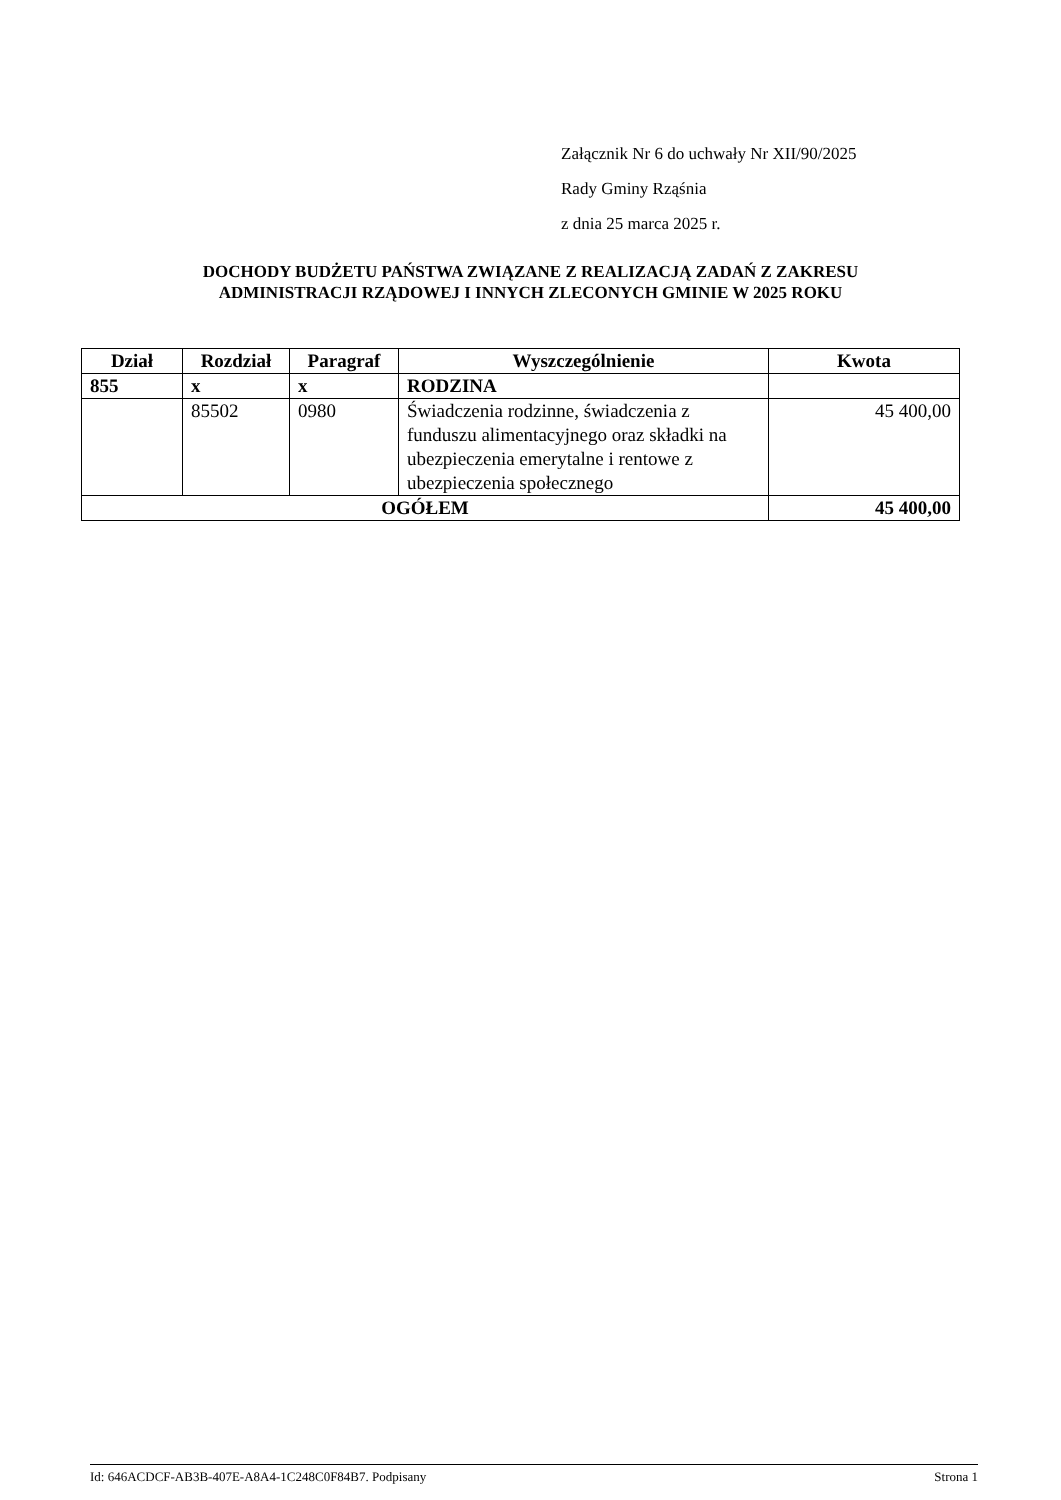Załącznik Nr 6 do uchwały Nr XII/90/2025
Rady Gminy Rząśnia
z dnia 25 marca 2025 r.
DOCHODY BUDŻETU PAŃSTWA ZWIĄZANE Z REALIZACJĄ ZADAŃ Z ZAKRESU
ADMINISTRACJI RZĄDOWEJ I INNYCH ZLECONYCH GMINIE W 2025 ROKU
| Dział | Rozdział | Paragraf | Wyszczególnienie | Kwota |
| --- | --- | --- | --- | --- |
| 855 | x | x | RODZINA | |
| | 85502 | 0980 | Świadczenia rodzinne, świadczenia z funduszu alimentacyjnego oraz składki na ubezpieczenia emerytalne i rentowe z ubezpieczenia społecznego | 45 400,00 |
| OGÓŁEM | | | | 45 400,00 |
Id: 646ACDCF-AB3B-407E-A8A4-1C248C0F84B7. Podpisany Strona 1